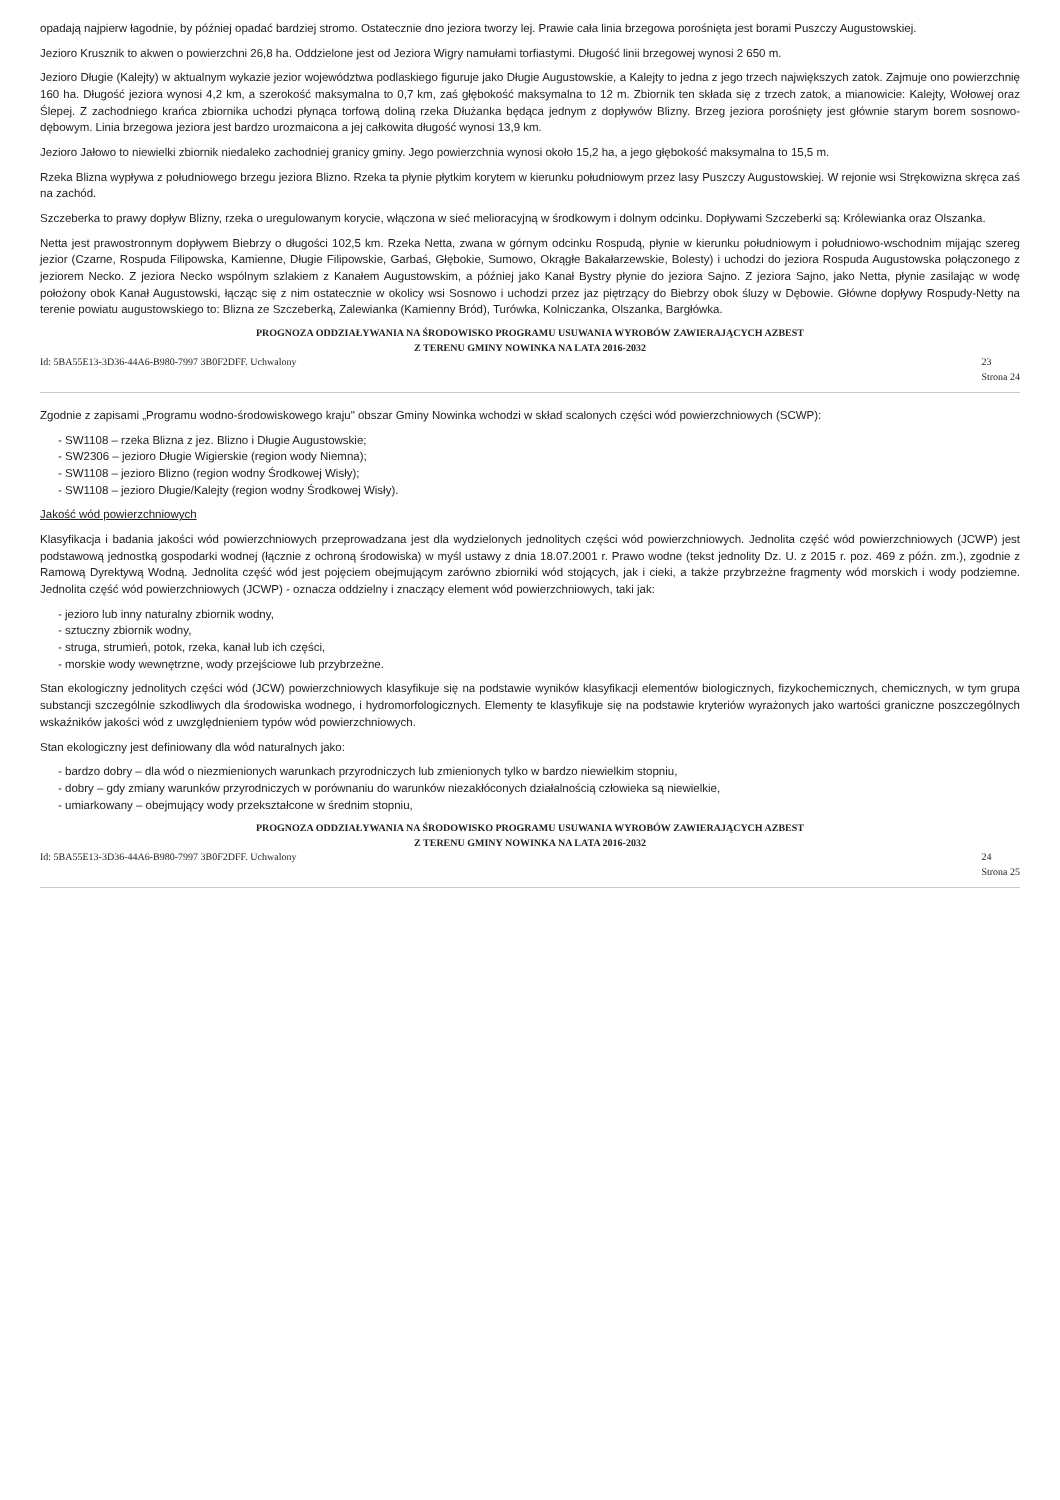opadają najpierw łagodnie, by później opadać bardziej stromo. Ostatecznie dno jeziora tworzy lej. Prawie cała linia brzegowa porośnięta jest borami Puszczy Augustowskiej.
Jezioro Krusznik to akwen o powierzchni 26,8 ha. Oddzielone jest od Jeziora Wigry namułami torfiastymi. Długość linii brzegowej wynosi 2 650 m.
Jezioro Długie (Kalejty) w aktualnym wykazie jezior województwa podlaskiego figuruje jako Długie Augustowskie, a Kalejty to jedna z jego trzech największych zatok. Zajmuje ono powierzchnię 160 ha. Długość jeziora wynosi 4,2 km, a szerokość maksymalna to 0,7 km, zaś głębokość maksymalna to 12 m. Zbiornik ten składa się z trzech zatok, a mianowicie: Kalejty, Wołowej oraz Ślepej. Z zachodniego krańca zbiornika uchodzi płynąca torfową doliną rzeka Dłużanka będąca jednym z dopływów Blizny. Brzeg jeziora porośnięty jest głównie starym borem sosnowo-dębowym. Linia brzegowa jeziora jest bardzo urozmaicona a jej całkowita długość wynosi 13,9 km.
Jezioro Jałowo to niewielki zbiornik niedaleko zachodniej granicy gminy. Jego powierzchnia wynosi około 15,2 ha, a jego głębokość maksymalna to 15,5 m.
Rzeka Blizna wypływa z południowego brzegu jeziora Blizno. Rzeka ta płynie płytkim korytem w kierunku południowym przez lasy Puszczy Augustowskiej. W rejonie wsi Strękowizna skręca zaś na zachód.
Szczeberka to prawy dopływ Blizny, rzeka o uregulowanym korycie, włączona w sieć melioracyjną w środkowym i dolnym odcinku. Dopływami Szczeberki są: Królewianka oraz Olszanka.
Netta jest prawostronnym dopływem Biebrzy o długości 102,5 km. Rzeka Netta, zwana w górnym odcinku Rospudą, płynie w kierunku południowym i południowo-wschodnim mijając szereg jezior (Czarne, Rospuda Filipowska, Kamienne, Długie Filipowskie, Garbaś, Głębokie, Sumowo, Okrągłe Bakałarzewskie, Bolesty) i uchodzi do jeziora Rospuda Augustowska połączonego z jeziorem Necko. Z jeziora Necko wspólnym szlakiem z Kanałem Augustowskim, a później jako Kanał Bystry płynie do jeziora Sajno. Z jeziora Sajno, jako Netta, płynie zasilając w wodę położony obok Kanał Augustowski, łącząc się z nim ostatecznie w okolicy wsi Sosnowo i uchodzi przez jaz piętrzący do Biebrzy obok śluzy w Dębowie. Główne dopływy Rospudy-Netty na terenie powiatu augustowskiego to: Blizna ze Szczeberką, Zalewianka (Kamienny Bród), Turówka, Kolniczanka, Olszanka, Bargłówka.
PROGNOZA ODDZIAŁYWANIA NA ŚRODOWISKO PROGRAMU USUWANIA WYROBÓW ZAWIERAJĄCYCH AZBEST
Z TERENU GMINY NOWINKA NA LATA 2016-2032
Id: 5BA55E13-3D36-44A6-B980-7997 3B0F2DFF. Uchwalony 23
Strona 24
Zgodnie z zapisami „Programu wodno-środowiskowego kraju" obszar Gminy Nowinka wchodzi w skład scalonych części wód powierzchniowych (SCWP):
- SW1108 – rzeka Blizna z jez. Blizno i Długie Augustowskie;
- SW2306 – jezioro Długie Wigierskie (region wody Niemna);
- SW1108 – jezioro Blizno (region wodny Środkowej Wisły);
- SW1108 – jezioro Długie/Kalejty (region wodny Środkowej Wisły).
Jakość wód powierzchniowych
Klasyfikacja i badania jakości wód powierzchniowych przeprowadzana jest dla wydzielonych jednolitych części wód powierzchniowych. Jednolita część wód powierzchniowych (JCWP) jest podstawową jednostką gospodarki wodnej (łącznie z ochroną środowiska) w myśl ustawy z dnia 18.07.2001 r. Prawo wodne (tekst jednolity Dz. U. z 2015 r. poz. 469 z późn. zm.), zgodnie z Ramową Dyrektywą Wodną. Jednolita część wód jest pojęciem obejmującym zarówno zbiorniki wód stojących, jak i cieki, a także przybrzeżne fragmenty wód morskich i wody podziemne. Jednolita część wód powierzchniowych (JCWP) - oznacza oddzielny i znaczący element wód powierzchniowych, taki jak:
- jezioro lub inny naturalny zbiornik wodny,
- sztuczny zbiornik wodny,
- struga, strumień, potok, rzeka, kanał lub ich części,
- morskie wody wewnętrzne, wody przejściowe lub przybrzeżne.
Stan ekologiczny jednolitych części wód (JCW) powierzchniowych klasyfikuje się na podstawie wyników klasyfikacji elementów biologicznych, fizykochemicznych, chemicznych, w tym grupa substancji szczególnie szkodliwych dla środowiska wodnego, i hydromorfologicznych. Elementy te klasyfikuje się na podstawie kryteriów wyrażonych jako wartości graniczne poszczególnych wskaźników jakości wód z uwzględnieniem typów wód powierzchniowych.
Stan ekologiczny jest definiowany dla wód naturalnych jako:
- bardzo dobry – dla wód o niezmienionych warunkach przyrodniczych lub zmienionych tylko w bardzo niewielkim stopniu,
- dobry – gdy zmiany warunków przyrodniczych w porównaniu do warunków niezakłóconych działalnością człowieka są niewielkie,
- umiarkowany – obejmujący wody przekształcone w średnim stopniu,
PROGNOZA ODDZIAŁYWANIA NA ŚRODOWISKO PROGRAMU USUWANIA WYROBÓW ZAWIERAJĄCYCH AZBEST
Z TERENU GMINY NOWINKA NA LATA 2016-2032
Id: 5BA55E13-3D36-44A6-B980-7997 3B0F2DFF. Uchwalony 24
Strona 25